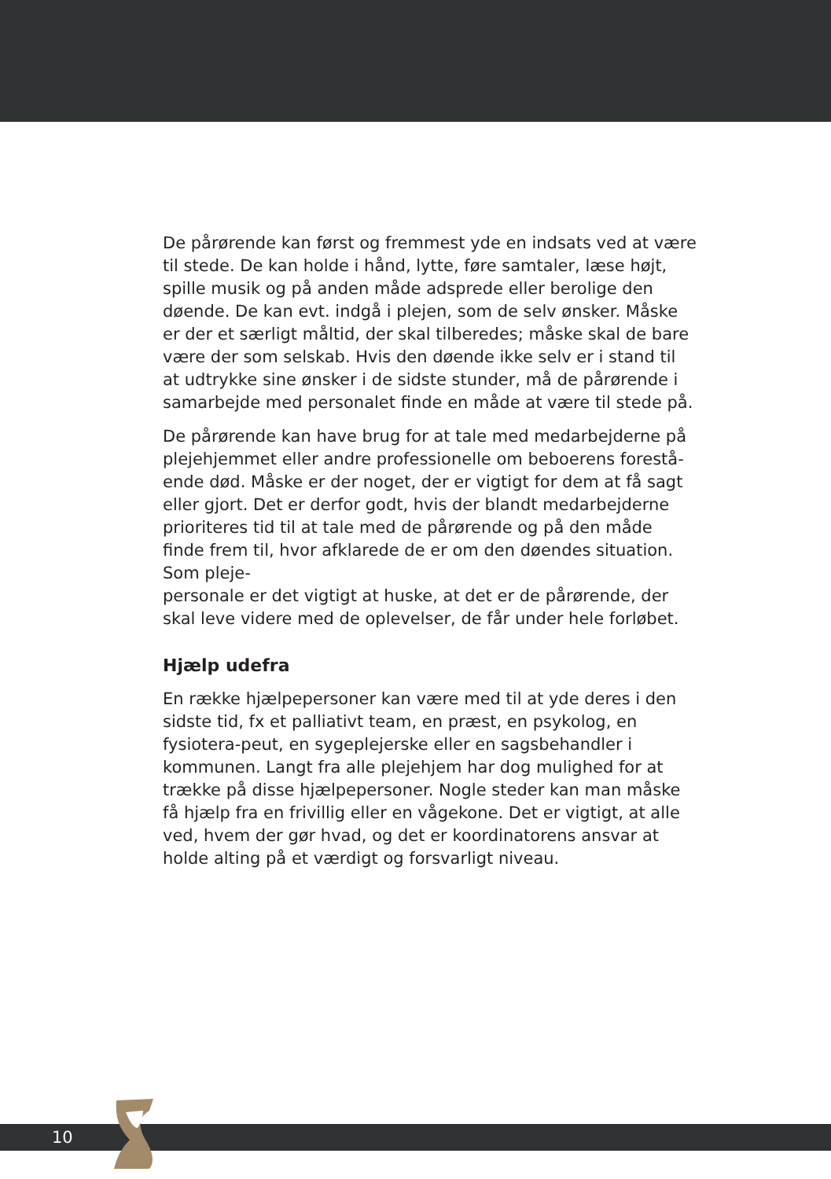De pårørende kan først og fremmest yde en indsats ved at være til stede. De kan holde i hånd, lytte, føre samtaler, læse højt, spille musik og på anden måde adsprede eller berolige den døende. De kan evt. indgå i plejen, som de selv ønsker. Måske er der et særligt måltid, der skal tilberedes; måske skal de bare være der som selskab. Hvis den døende ikke selv er i stand til at udtrykke sine ønsker i de sidste stunder, må de pårørende i samarbejde med personalet finde en måde at være til stede på.
De pårørende kan have brug for at tale med medarbejderne på plejehjemmet eller andre professionelle om beboerens forestå-ende død. Måske er der noget, der er vigtigt for dem at få sagt eller gjort. Det er derfor godt, hvis der blandt medarbejderne prioriteres tid til at tale med de pårørende og på den måde finde frem til, hvor afklarede de er om den døendes situation. Som pleje-
personale er det vigtigt at huske, at det er de pårørende, der skal leve videre med de oplevelser, de får under hele forløbet.
Hjælp udefra
En række hjælpepersoner kan være med til at yde deres i den sidste tid, fx et palliativt team, en præst, en psykolog, en fysiotera-peut, en sygeplejerske eller en sagsbehandler i kommunen. Langt fra alle plejehjem har dog mulighed for at trække på disse hjælpepersoner. Nogle steder kan man måske få hjælp fra en frivillig eller en vågekone. Det er vigtigt, at alle ved, hvem der gør hvad, og det er koordinatorens ansvar at holde alting på et værdigt og forsvarligt niveau.
10